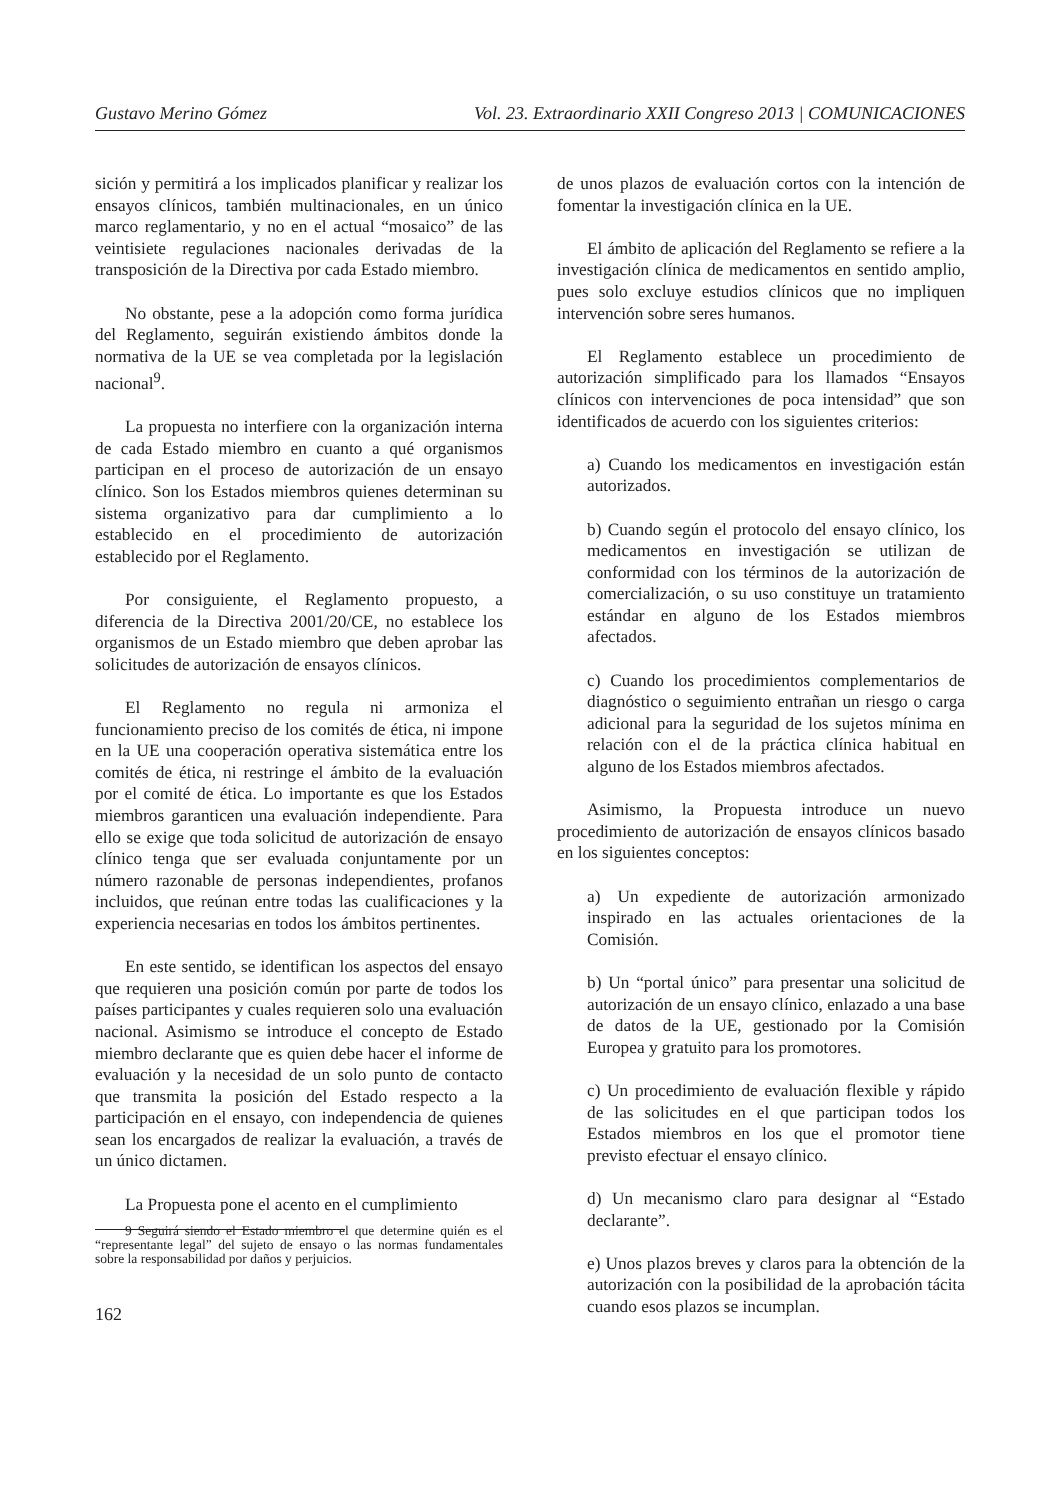Gustavo Merino Gómez Vol. 23. Extraordinario XXII Congreso 2013 | COMUNICACIONES
sición y permitirá a los implicados planificar y realizar los ensayos clínicos, también multinacionales, en un único marco reglamentario, y no en el actual “mosaico” de las veintisiete regulaciones nacionales derivadas de la transposición de la Directiva por cada Estado miembro.
No obstante, pese a la adopción como forma jurídica del Reglamento, seguirán existiendo ámbitos donde la normativa de la UE se vea completada por la legislación nacional<sup>9</sup>.
La propuesta no interfiere con la organización interna de cada Estado miembro en cuanto a qué organismos participan en el proceso de autorización de un ensayo clínico. Son los Estados miembros quienes determinan su sistema organizativo para dar cumplimiento a lo establecido en el procedimiento de autorización establecido por el Reglamento.
Por consiguiente, el Reglamento propuesto, a diferencia de la Directiva 2001/20/CE, no establece los organismos de un Estado miembro que deben aprobar las solicitudes de autorización de ensayos clínicos.
El Reglamento no regula ni armoniza el funcionamiento preciso de los comités de ética, ni impone en la UE una cooperación operativa sistemática entre los comités de ética, ni restringe el ámbito de la evaluación por el comité de ética. Lo importante es que los Estados miembros garanticen una evaluación independiente. Para ello se exige que toda solicitud de autorización de ensayo clínico tenga que ser evaluada conjuntamente por un número razonable de personas independientes, profanos incluidos, que reúnan entre todas las cualificaciones y la experiencia necesarias en todos los ámbitos pertinentes.
En este sentido, se identifican los aspectos del ensayo que requieren una posición común por parte de todos los países participantes y cuales requieren solo una evaluación nacional. Asimismo se introduce el concepto de Estado miembro declarante que es quien debe hacer el informe de evaluación y la necesidad de un solo punto de contacto que transmita la posición del Estado respecto a la participación en el ensayo, con independencia de quienes sean los encargados de realizar la evaluación, a través de un único dictamen.
La Propuesta pone el acento en el cumplimiento
9 Seguirá siendo el Estado miembro el que determine quién es el “representante legal” del sujeto de ensayo o las normas fundamentales sobre la responsabilidad por daños y perjuicios.
162
de unos plazos de evaluación cortos con la intención de fomentar la investigación clínica en la UE.
El ámbito de aplicación del Reglamento se refiere a la investigación clínica de medicamentos en sentido amplio, pues solo excluye estudios clínicos que no impliquen intervención sobre seres humanos.
El Reglamento establece un procedimiento de autorización simplificado para los llamados “Ensayos clínicos con intervenciones de poca intensidad” que son identificados de acuerdo con los siguientes criterios:
a) Cuando los medicamentos en investigación están autorizados.
b) Cuando según el protocolo del ensayo clínico, los medicamentos en investigación se utilizan de conformidad con los términos de la autorización de comercialización, o su uso constituye un tratamiento estándar en alguno de los Estados miembros afectados.
c) Cuando los procedimientos complementarios de diagnóstico o seguimiento entrañan un riesgo o carga adicional para la seguridad de los sujetos mínima en relación con el de la práctica clínica habitual en alguno de los Estados miembros afectados.
Asimismo, la Propuesta introduce un nuevo procedimiento de autorización de ensayos clínicos basado en los siguientes conceptos:
a) Un expediente de autorización armonizado inspirado en las actuales orientaciones de la Comisión.
b) Un “portal único” para presentar una solicitud de autorización de un ensayo clínico, enlazado a una base de datos de la UE, gestionado por la Comisión Europea y gratuito para los promotores.
c) Un procedimiento de evaluación flexible y rápido de las solicitudes en el que participan todos los Estados miembros en los que el promotor tiene previsto efectuar el ensayo clínico.
d) Un mecanismo claro para designar al “Estado declarante”.
e) Unos plazos breves y claros para la obtención de la autorización con la posibilidad de la aprobación tácita cuando esos plazos se incumplan.